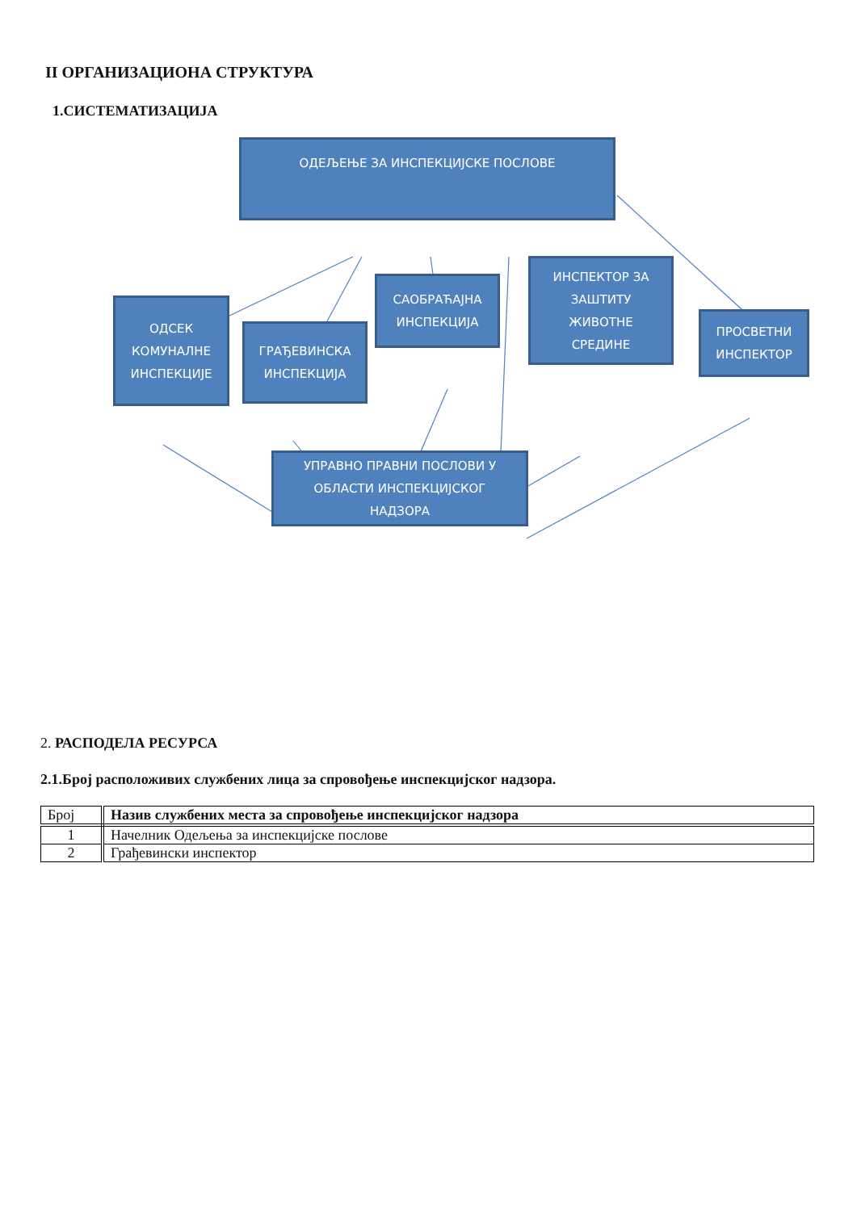II ОРГАНИЗАЦИОНА СТРУКТУРА
1.СИСТЕМАТИЗАЦИЈА
ОДЕЉЕЊЕ ЗА ИНСПЕКЦИЈСКЕ ПОСЛОВЕ
ОДСЕК
КОМУНАЛНЕ
ИНСПЕКЦИЈЕ
ГРАЂЕВИНСКА
ИНСПЕКЦИЈА
САОБРАЋАЈНА
ИНСПЕКЦИЈА
ИНСПЕКТОР ЗА
ЗАШТИТУ
ЖИВОТНЕ
СРЕДИНЕ
ПРОСВЕТНИ
ИНСПЕКТОР
УПРАВНО ПРАВНИ ПОСЛОВИ У
ОБЛАСТИ ИНСПЕКЦИЈСКОГ
НАДЗОРА
2. РАСПОДЕЛА РЕСУРСА
2.1.Број расположивих службених лица за спровођење инспекцијског надзора.
| Број | Назив службених места за спровођење инспекцијског надзора |
| 1 | Начелник Одељења за инспекцијске послове |
| 2 | Грађевински инспектор |